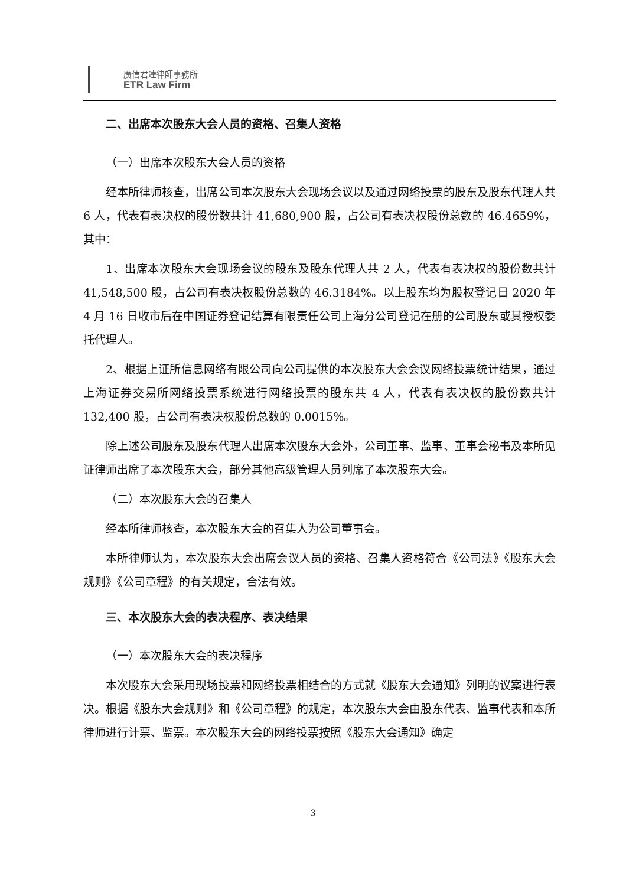廣信君達律師事務所
ETR Law Firm
二、出席本次股东大会人员的资格、召集人资格
（一）出席本次股东大会人员的资格
经本所律师核查，出席公司本次股东大会现场会议以及通过网络投票的股东及股东代理人共 6 人，代表有表决权的股份数共计 41,680,900 股，占公司有表决权股份总数的 46.4659%，其中：
1、出席本次股东大会现场会议的股东及股东代理人共 2 人，代表有表决权的股份数共计 41,548,500 股，占公司有表决权股份总数的 46.3184%。以上股东均为股权登记日 2020 年 4 月 16 日收市后在中国证券登记结算有限责任公司上海分公司登记在册的公司股东或其授权委托代理人。
2、根据上证所信息网络有限公司向公司提供的本次股东大会会议网络投票统计结果，通过上海证券交易所网络投票系统进行网络投票的股东共 4 人，代表有表决权的股份数共计 132,400 股，占公司有表决权股份总数的 0.0015%。
除上述公司股东及股东代理人出席本次股东大会外，公司董事、监事、董事会秘书及本所见证律师出席了本次股东大会，部分其他高级管理人员列席了本次股东大会。
（二）本次股东大会的召集人
经本所律师核查，本次股东大会的召集人为公司董事会。
本所律师认为，本次股东大会出席会议人员的资格、召集人资格符合《公司法》《股东大会规则》《公司章程》的有关规定，合法有效。
三、本次股东大会的表决程序、表决结果
（一）本次股东大会的表决程序
本次股东大会采用现场投票和网络投票相结合的方式就《股东大会通知》列明的议案进行表决。根据《股东大会规则》和《公司章程》的规定，本次股东大会由股东代表、监事代表和本所律师进行计票、监票。本次股东大会的网络投票按照《股东大会通知》确定
3